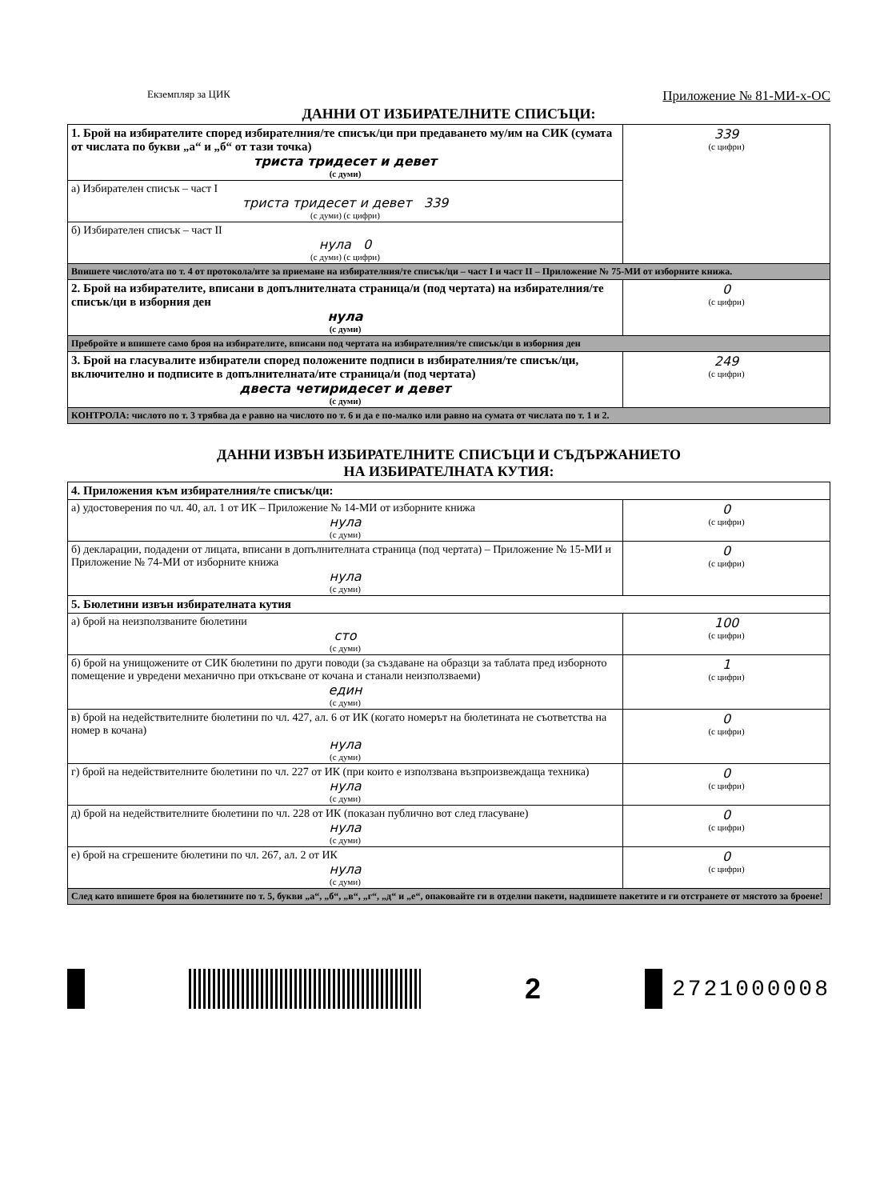Екземпляр за ЦИК Приложение № 81-МИ-х-ОС
ДАННИ ОТ ИЗБИРАТЕЛНИТЕ СПИСЪЦИ:
| 1. Брой на избирателите според избирателния/те списък/ци при предаването му/им на СИК (сумата от числата по букви „а“ и „б“ от тази точка) триста тридесет и девет (с думи) | 339 (с цифри) |
| а) Избирателен списък – част I триста тридесет и девет 339 (с думи) (с цифри) | |
| б) Избирателен списък – част II нула 0 (с думи) (с цифри) | |
| Впишете числото/ата по т. 4 от протокола/ите за приемане на избирателния/те списък/ци – част I и част II – Приложение № 75-МИ от изборните книжа. | |
| 2. Брой на избирателите, вписани в допълнителната страница/и (под чертата) на избирателния/те списък/ци в изборния ден нула (с думи) | 0 (с цифри) |
| Пребройте и впишете само броя на избирателите, вписани под чертата на избирателния/те списък/ци в изборния ден | |
| 3. Брой на гласувалите избиратели според положените подписи в избирателния/те списък/ци, включително и подписите в допълнителната/ите страница/и (под чертата) двеста четиридесет и девет (с думи) | 249 (с цифри) |
| КОНТРОЛА: числото по т. 3 трябва да е равно на числото по т. 6 и да е по-малко или равно на сумата от числата по т. 1 и 2. | |
ДАННИ ИЗВЪН ИЗБИРАТЕЛНИТЕ СПИСЪЦИ И СЪДЪРЖАНИЕТО
НА ИЗБИРАТЕЛНАТА КУТИЯ:
| 4. Приложения към избирателния/те списък/ци: | |
| а) удостоверения по чл. 40, ал. 1 от ИК – Приложение № 14-МИ от изборните книжа нула (с думи) | 0 (с цифри) |
| б) декларации, подадени от лицата, вписани в допълнителната страница (под чертата) – Приложение № 15-МИ и Приложение № 74-МИ от изборните книжа нула (с думи) | 0 (с цифри) |
| 5. Бюлетини извън избирателната кутия | |
| а) брой на неизползваните бюлетини сто (с думи) | 100 (с цифри) |
| б) брой на унищожените от СИК бюлетини по други поводи (за създаване на образци за таблата пред изборното помещение и увредени механично при откъсване от кочана и станали неизползваеми) един (с думи) | 1 (с цифри) |
| в) брой на недействителните бюлетини по чл. 427, ал. 6 от ИК (когато номерът на бюлетината не съответства на номер в кочана) нула (с думи) | 0 (с цифри) |
| г) брой на недействителните бюлетини по чл. 227 от ИК (при които е използвана възпроизвеждаща техника) нула (с думи) | 0 (с цифри) |
| д) брой на недействителните бюлетини по чл. 228 от ИК (показан публично вот след гласуване) нула (с думи) | 0 (с цифри) |
| е) брой на сгрешените бюлетини по чл. 267, ал. 2 от ИК нула (с думи) | 0 (с цифри) |
| След като впишете броя на бюлетините по т. 5, букви „а“, „б“, „в“, „г“, „д“ и „е“, опаковайте ги в отделни пакети, надпишете пакетите и ги отстранете от мястото за броене! | |
2
2721000008